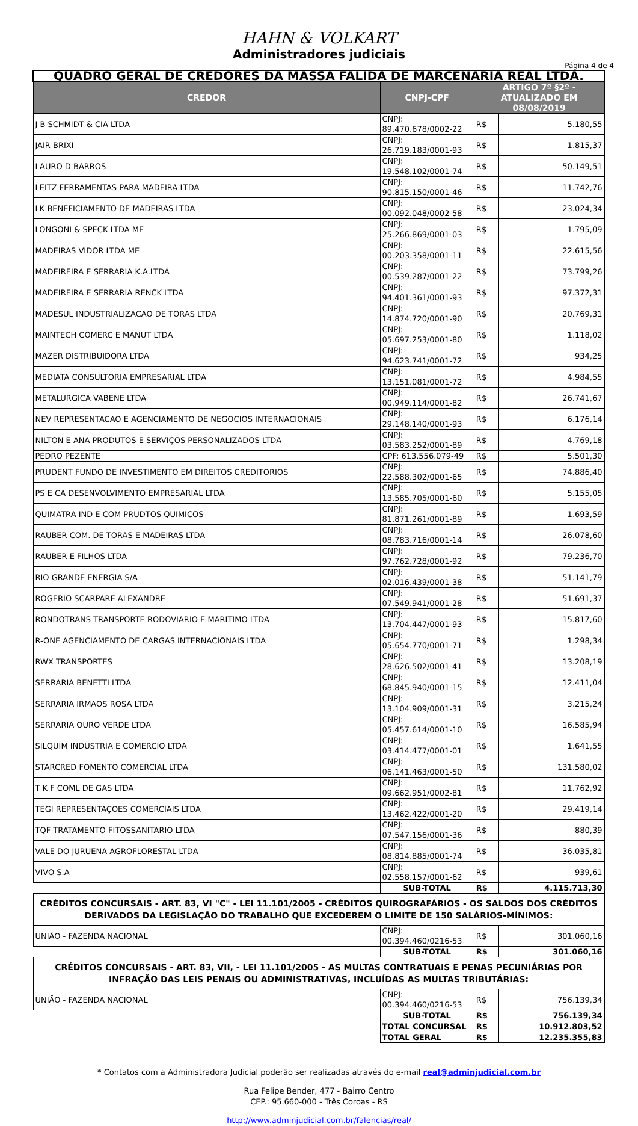HAHN & VOLKART
Administradores judiciais
Página 4 de 4
| QUADRO GERAL DE CREDORES DA MASSA FALIDA DE MARCENARIA REAL LTDA. | | | |
| CREDOR | CNPJ-CPF | ARTIGO 7º §2º - ATUALIZADO EM 08/08/2019 | |
| J B SCHMIDT & CIA LTDA | CNPJ: 89.470.678/0002-22 | R$ | 5.180,55 |
| JAIR BRIXI | CNPJ: 26.719.183/0001-93 | R$ | 1.815,37 |
| LAURO D BARROS | CNPJ: 19.548.102/0001-74 | R$ | 50.149,51 |
| LEITZ FERRAMENTAS PARA MADEIRA LTDA | CNPJ: 90.815.150/0001-46 | R$ | 11.742,76 |
| LK BENEFICIAMENTO DE MADEIRAS LTDA | CNPJ: 00.092.048/0002-58 | R$ | 23.024,34 |
| LONGONI & SPECK LTDA ME | CNPJ: 25.266.869/0001-03 | R$ | 1.795,09 |
| MADEIRAS VIDOR LTDA ME | CNPJ: 00.203.358/0001-11 | R$ | 22.615,56 |
| MADEIREIRA E SERRARIA K.A.LTDA | CNPJ: 00.539.287/0001-22 | R$ | 73.799,26 |
| MADEIREIRA E SERRARIA RENCK LTDA | CNPJ: 94.401.361/0001-93 | R$ | 97.372,31 |
| MADESUL INDUSTRIALIZACAO DE TORAS LTDA | CNPJ: 14.874.720/0001-90 | R$ | 20.769,31 |
| MAINTECH COMERC E MANUT LTDA | CNPJ: 05.697.253/0001-80 | R$ | 1.118,02 |
| MAZER DISTRIBUIDORA LTDA | CNPJ: 94.623.741/0001-72 | R$ | 934,25 |
| MEDIATA CONSULTORIA EMPRESARIAL LTDA | CNPJ: 13.151.081/0001-72 | R$ | 4.984,55 |
| METALURGICA VABENE LTDA | CNPJ: 00.949.114/0001-82 | R$ | 26.741,67 |
| NEV REPRESENTACAO E AGENCIAMENTO DE NEGOCIOS INTERNACIONAIS | CNPJ: 29.148.140/0001-93 | R$ | 6.176,14 |
| NILTON E ANA PRODUTOS E SERVIÇOS PERSONALIZADOS LTDA | CNPJ: 03.583.252/0001-89 | R$ | 4.769,18 |
| PEDRO PEZENTE | CPF: 613.556.079-49 | R$ | 5.501,30 |
| PRUDENT FUNDO DE INVESTIMENTO EM DIREITOS CREDITORIOS | CNPJ: 22.588.302/0001-65 | R$ | 74.886,40 |
| PS E CA DESENVOLVIMENTO EMPRESARIAL LTDA | CNPJ: 13.585.705/0001-60 | R$ | 5.155,05 |
| QUIMATRA IND E COM PRUDTOS QUIMICOS | CNPJ: 81.871.261/0001-89 | R$ | 1.693,59 |
| RAUBER COM. DE TORAS E MADEIRAS LTDA | CNPJ: 08.783.716/0001-14 | R$ | 26.078,60 |
| RAUBER E FILHOS LTDA | CNPJ: 97.762.728/0001-92 | R$ | 79.236,70 |
| RIO GRANDE ENERGIA S/A | CNPJ: 02.016.439/0001-38 | R$ | 51.141,79 |
| ROGERIO SCARPARE ALEXANDRE | CNPJ: 07.549.941/0001-28 | R$ | 51.691,37 |
| RONDOTRANS TRANSPORTE RODOVIARIO E MARITIMO LTDA | CNPJ: 13.704.447/0001-93 | R$ | 15.817,60 |
| R-ONE AGENCIAMENTO DE CARGAS INTERNACIONAIS LTDA | CNPJ: 05.654.770/0001-71 | R$ | 1.298,34 |
| RWX TRANSPORTES | CNPJ: 28.626.502/0001-41 | R$ | 13.208,19 |
| SERRARIA BENETTI LTDA | CNPJ: 68.845.940/0001-15 | R$ | 12.411,04 |
| SERRARIA IRMAOS ROSA LTDA | CNPJ: 13.104.909/0001-31 | R$ | 3.215,24 |
| SERRARIA OURO VERDE LTDA | CNPJ: 05.457.614/0001-10 | R$ | 16.585,94 |
| SILQUIM INDUSTRIA E COMERCIO LTDA | CNPJ: 03.414.477/0001-01 | R$ | 1.641,55 |
| STARCRED FOMENTO COMERCIAL LTDA | CNPJ: 06.141.463/0001-50 | R$ | 131.580,02 |
| T K F COML DE GAS LTDA | CNPJ: 09.662.951/0002-81 | R$ | 11.762,92 |
| TEGI REPRESENTAÇOES COMERCIAIS LTDA | CNPJ: 13.462.422/0001-20 | R$ | 29.419,14 |
| TQF TRATAMENTO FITOSSANITARIO LTDA | CNPJ: 07.547.156/0001-36 | R$ | 880,39 |
| VALE DO JURUENA AGROFLORESTAL LTDA | CNPJ: 08.814.885/0001-74 | R$ | 36.035,81 |
| VIVO S.A | CNPJ: 02.558.157/0001-62 | R$ | 939,61 |
| | SUB-TOTAL | R$ | 4.115.713,30 |
| CRÉDITOS CONCURSAIS - ART. 83, VI "C" - LEI 11.101/2005 - CRÉDITOS QUIROGRAFÁRIOS - OS SALDOS DOS CRÉDITOS DERIVADOS DA LEGISLAÇÃO DO TRABALHO QUE EXCEDEREM O LIMITE DE 150 SALÁRIOS-MÍNIMOS: | | | |
| UNIÃO - FAZENDA NACIONAL | CNPJ: 00.394.460/0216-53 | R$ | 301.060,16 |
| | SUB-TOTAL | R$ | 301.060,16 |
| CRÉDITOS CONCURSAIS - ART. 83, VII, - LEI 11.101/2005 - AS MULTAS CONTRATUAIS E PENAS PECUNIÁRIAS POR INFRAÇÃO DAS LEIS PENAIS OU ADMINISTRATIVAS, INCLUÍDAS AS MULTAS TRIBUTÁRIAS: | | | |
| UNIÃO - FAZENDA NACIONAL | CNPJ: 00.394.460/0216-53 | R$ | 756.139,34 |
| | SUB-TOTAL | R$ | 756.139,34 |
| | TOTAL CONCURSAL | R$ | 10.912.803,52 |
| | TOTAL GERAL | R$ | 12.235.355,83 |
* Contatos com a Administradora Judicial poderão ser realizadas através do e-mail real@adminjudicial.com.br
Rua Felipe Bender, 477 - Bairro Centro
CEP.: 95.660-000 - Três Coroas - RS
http://www.adminjudicial.com.br/falencias/real/